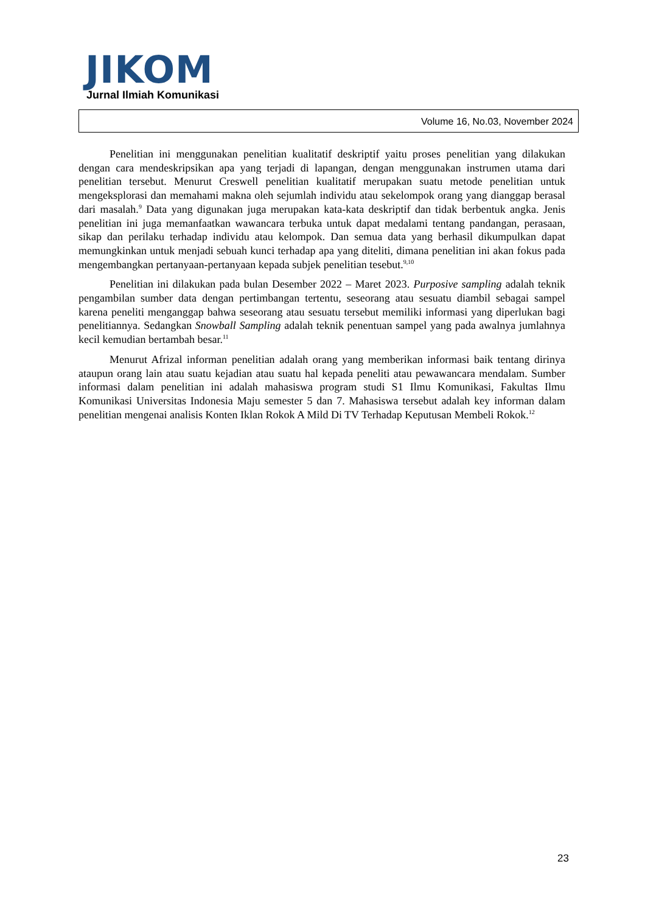JIKOM
Jurnal Ilmiah Komunikasi
Volume 16, No.03, November 2024
Penelitian ini menggunakan penelitian kualitatif deskriptif yaitu proses penelitian yang dilakukan dengan cara mendeskripsikan apa yang terjadi di lapangan, dengan menggunakan instrumen utama dari penelitian tersebut. Menurut Creswell penelitian kualitatif merupakan suatu metode penelitian untuk mengeksplorasi dan memahami makna oleh sejumlah individu atau sekelompok orang yang dianggap berasal dari masalah.<sup>9</sup> Data yang digunakan juga merupakan kata-kata deskriptif dan tidak berbentuk angka. Jenis penelitian ini juga memanfaatkan wawancara terbuka untuk dapat medalami tentang pandangan, perasaan, sikap dan perilaku terhadap individu atau kelompok. Dan semua data yang berhasil dikumpulkan dapat memungkinkan untuk menjadi sebuah kunci terhadap apa yang diteliti, dimana penelitian ini akan fokus pada mengembangkan pertanyaan-pertanyaan kepada subjek penelitian tesebut.<sup>9,10</sup>
Penelitian ini dilakukan pada bulan Desember 2022 – Maret 2023. Purposive sampling adalah teknik pengambilan sumber data dengan pertimbangan tertentu, seseorang atau sesuatu diambil sebagai sampel karena peneliti menganggap bahwa seseorang atau sesuatu tersebut memiliki informasi yang diperlukan bagi penelitiannya. Sedangkan Snowball Sampling adalah teknik penentuan sampel yang pada awalnya jumlahnya kecil kemudian bertambah besar.<sup>11</sup>
Menurut Afrizal informan penelitian adalah orang yang memberikan informasi baik tentang dirinya ataupun orang lain atau suatu kejadian atau suatu hal kepada peneliti atau pewawancara mendalam. Sumber informasi dalam penelitian ini adalah mahasiswa program studi S1 Ilmu Komunikasi, Fakultas Ilmu Komunikasi Universitas Indonesia Maju semester 5 dan 7. Mahasiswa tersebut adalah key informan dalam penelitian mengenai analisis Konten Iklan Rokok A Mild Di TV Terhadap Keputusan Membeli Rokok.<sup>12</sup>
23